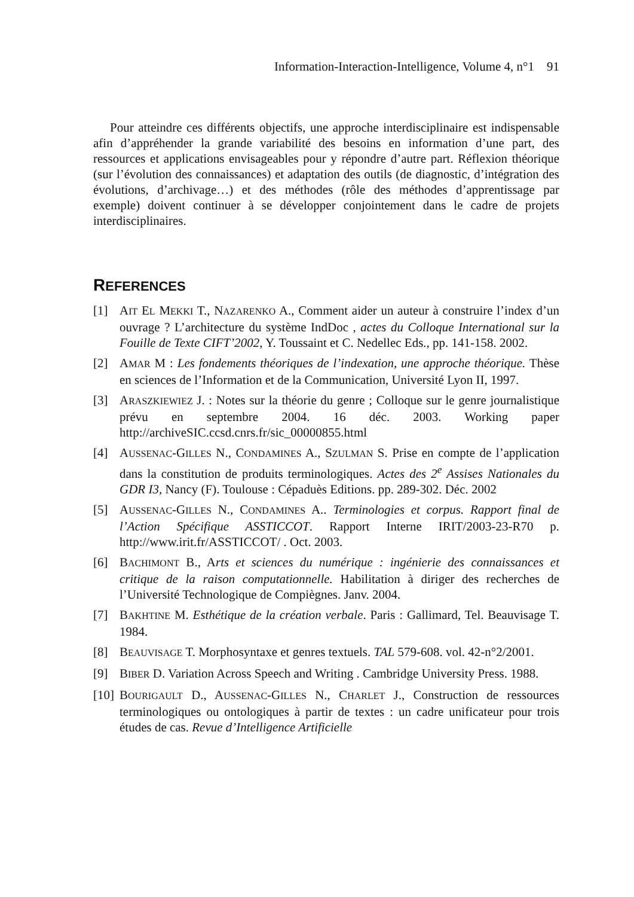Information-Interaction-Intelligence, Volume 4, n°1 91
Pour atteindre ces différents objectifs, une approche interdisciplinaire est indispensable afin d’appréhender la grande variabilité des besoins en information d’une part, des ressources et applications envisageables pour y répondre d’autre part. Réflexion théorique (sur l’évolution des connaissances) et adaptation des outils (de diagnostic, d’intégration des évolutions, d’archivage…) et des méthodes (rôle des méthodes d’apprentissage par exemple) doivent continuer à se développer conjointement dans le cadre de projets interdisciplinaires.
REFERENCES
[1] AIT EL MEKKI T., NAZARENKO A., Comment aider un auteur à construire l’index d’un ouvrage ? L’architecture du système IndDoc , actes du Colloque International sur la Fouille de Texte CIFT’2002, Y. Toussaint et C. Nedellec Eds., pp. 141-158. 2002.
[2] AMAR M : Les fondements théoriques de l’indexation, une approche théorique. Thèse en sciences de l’Information et de la Communication, Université Lyon II, 1997.
[3] ARASZKIEWIEZ J. : Notes sur la théorie du genre ; Colloque sur le genre journalistique prévu en septembre 2004. 16 déc. 2003. Working paper http://archiveSIC.ccsd.cnrs.fr/sic_00000855.html
[4] AUSSENAC-GILLES N., CONDAMINES A., SZULMAN S. Prise en compte de l’application dans la constitution de produits terminologiques. Actes des 2<sup>e</sup> Assises Nationales du GDR I3, Nancy (F). Toulouse : Cépaduès Editions. pp. 289-302. Déc. 2002
[5] AUSSENAC-GILLES N., CONDAMINES A.. Terminologies et corpus. Rapport final de l’Action Spécifique ASSTICCOT. Rapport Interne IRIT/2003-23-R70 p. http://www.irit.fr/ASSTICCOT/ . Oct. 2003.
[6] BACHIMONT B., Arts et sciences du numérique : ingénierie des connaissances et critique de la raison computationnelle. Habilitation à diriger des recherches de l’Université Technologique de Compiègnes. Janv. 2004.
[7] BAKHTINE M. Esthétique de la création verbale. Paris : Gallimard, Tel. Beauvisage T. 1984.
[8] BEAUVISAGE T. Morphosyntaxe et genres textuels. TAL 579-608. vol. 42-n°2/2001.
[9] BIBER D. Variation Across Speech and Writing . Cambridge University Press. 1988.
[10]
BOURIGAULT D., AUSSENAC-GILLES N., CHARLET J., Construction de ressources terminologiques ou ontologiques à partir de textes : un cadre unificateur pour trois études de cas. Revue d’Intelligence Artificielle